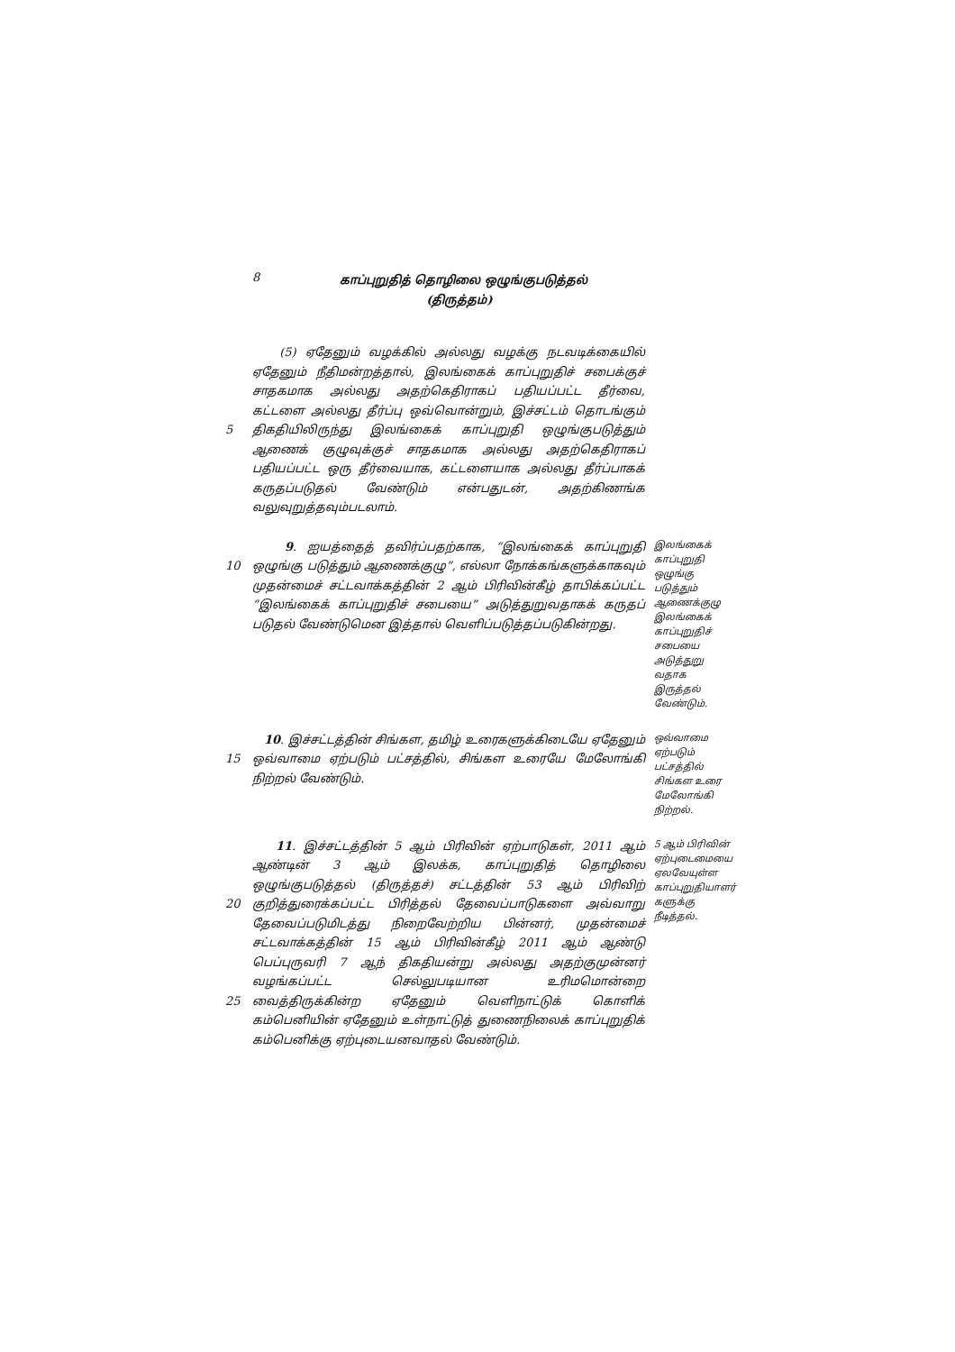8
காப்புறுதித் தொழிலை ஒழுங்குபடுத்தல்
(திருத்தம்)
5 (5) ஏதேனும் வழக்கில் அல்லது வழக்கு நடவடிக்கையில் ஏதேனும் நீதிமன்றத்தால், இலங்கைக் காப்புறுதிச் சபைக்குச் சாதகமாக அல்லது அதற்கெதிராகப் பதியப்பட்ட தீர்வை, கட்டளை அல்லது தீர்ப்பு ஒவ்வொன்றும், இச்சட்டம் தொடங்கும் திகதியிலிருந்து இலங்கைக் காப்புறுதி ஒழுங்குபடுத்தும் ஆணைக் குழுவுக்குச் சாதகமாக அல்லது அதற்கெதிராகப் பதியப்பட்ட ஒரு தீர்வையாக, கட்டளையாக அல்லது தீர்ப்பாகக் கருதப்படுதல் வேண்டும் என்பதுடன், அதற்கிணங்க வலுவுறுத்தவும்படலாம்.
10 9. ஐயத்தைத் தவிர்ப்பதற்காக, “இலங்கைக் காப்புறுதி ஒழுங்கு படுத்தும் ஆணைக்குழு”, எல்லா நோக்கங்களுக்காகவும் முதன்மைச் சட்டவாக்கத்தின் 2 ஆம் பிரிவின்கீழ் தாபிக்கப்பட்ட “இலங்கைக் காப்புறுதிச் சபையை” அடுத்துறுவதாகக் கருதப் படுதல் வேண்டுமென இத்தால் வெளிப்படுத்தப்படுகின்றது.
இலங்கைக் காப்புறுதி ஒழுங்கு படுத்தும் ஆணைக்குழு இலங்கைக் காப்புறுதிச் சபையை அடுத்துறு வதாக இருத்தல் வேண்டும்.
15 10. இச்சட்டத்தின் சிங்கள, தமிழ் உரைகளுக்கிடையே ஏதேனும் ஒவ்வாமை ஏற்படும் பட்சத்தில், சிங்கள உரையே மேலோங்கி நிற்றல் வேண்டும்.
ஒவ்வாமை ஏற்படும் பட்சத்தில் சிங்கள உரை மேலோங்கி நிற்றல்.
20
25
11. இச்சட்டத்தின் 5 ஆம் பிரிவின் ஏற்பாடுகள், 2011 ஆம் ஆண்டின் 3 ஆம் இலக்க, காப்புறுதித் தொழிலை ஒழுங்குபடுத்தல் (திருத்தச்) சட்டத்தின் 53 ஆம் பிரிவிற் குறித்துரைக்கப்பட்ட பிரித்தல் தேவைப்பாடுகளை அவ்வாறு தேவைப்படுமிடத்து நிறைவேற்றிய பின்னர், முதன்மைச் சட்டவாக்கத்தின் 15 ஆம் பிரிவின்கீழ் 2011 ஆம் ஆண்டு பெப்புருவரி 7 ஆந் திகதியன்று அல்லது அதற்குமுன்னர் வழங்கப்பட்ட செல்லுபடியான உரிமமொன்றை வைத்திருக்கின்ற ஏதேனும் வெளிநாட்டுக் கொளிக் கம்பெனியின் ஏதேனும் உள்நாட்டுத் துணைநிலைக் காப்புறுதிக் கம்பெனிக்கு ஏற்புடையனவாதல் வேண்டும்.
5 ஆம் பிரிவின் ஏற்புடைமையை ஏலவேயுள்ள காப்புறுதியாளர் களுக்கு நீடித்தல்.